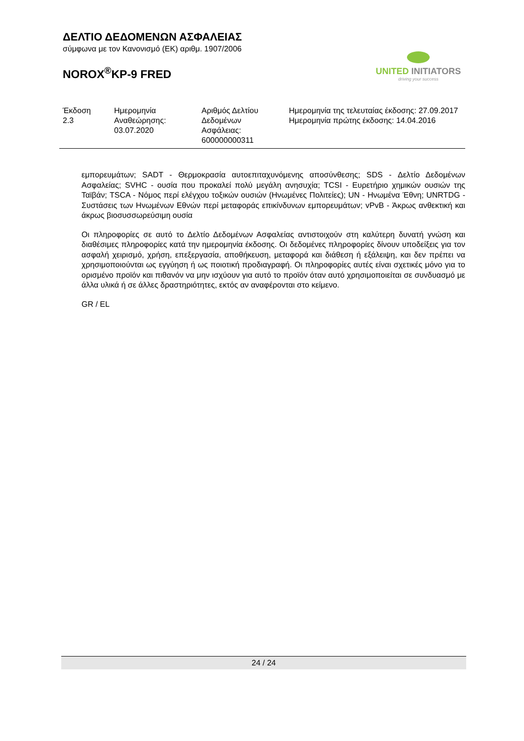ΔΕΛΤΙΟ ΔΕΔΟΜΕΝΩΝ ΑΣΦΑΛΕΙΑΣ
σύμφωνα με τον Κανονισμό (ΕΚ) αριθμ. 1907/2006
NOROX<sup>®</sup>KP-9 FRED
UNITED INITIATORS
driving your success
| Έκδοση 2.3 | Ημερομηνία Αναθεώρησης: 03.07.2020 | Αριθμός Δελτίου Δεδομένων Ασφάλειας: 600000000311 | Ημερομηνία της τελευταίας έκδοσης: 27.09.2017 Ημερομηνία πρώτης έκδοσης: 14.04.2016 |
εμπορευμάτων; SADT - Θερμοκρασία αυτοεπιταχυνόμενης αποσύνθεσης; SDS - Δελτίο Δεδομένων Ασφαλείας; SVHC - ουσία που προκαλεί πολύ μεγάλη ανησυχία; TCSI - Ευρετήριο χημικών ουσιών της Ταϊβάν; TSCA - Νόμος περί ελέγχου τοξικών ουσιών (Ηνωμένες Πολιτείες); UN - Ηνωμένα Έθνη; UNRTDG - Συστάσεις των Ηνωμένων Εθνών περί μεταφοράς επικίνδυνων εμπορευμάτων; vPvB - Άκρως ανθεκτική και άκρως βιοσυσσωρεύσιμη ουσία
Οι πληροφορίες σε αυτό το Δελτίο Δεδομένων Ασφαλείας αντιστοιχούν στη καλύτερη δυνατή γνώση και διαθέσιμες πληροφορίες κατά την ημερομηνία έκδοσης. Οι δεδομένες πληροφορίες δίνουν υποδείξεις για τον ασφαλή χειρισμό, χρήση, επεξεργασία, αποθήκευση, μεταφορά και διάθεση ή εξάλειψη, και δεν πρέπει να χρησιμοποιούνται ως εγγύηση ή ως ποιοτική προδιαγραφή. Οι πληροφορίες αυτές είναι σχετικές μόνο για το ορισμένο προϊόν και πιθανόν να μην ισχύουν για αυτό το προϊόν όταν αυτό χρησιμοποιείται σε συνδυασμό με άλλα υλικά ή σε άλλες δραστηριότητες, εκτός αν αναφέρονται στο κείμενο.
GR / EL
24 / 24